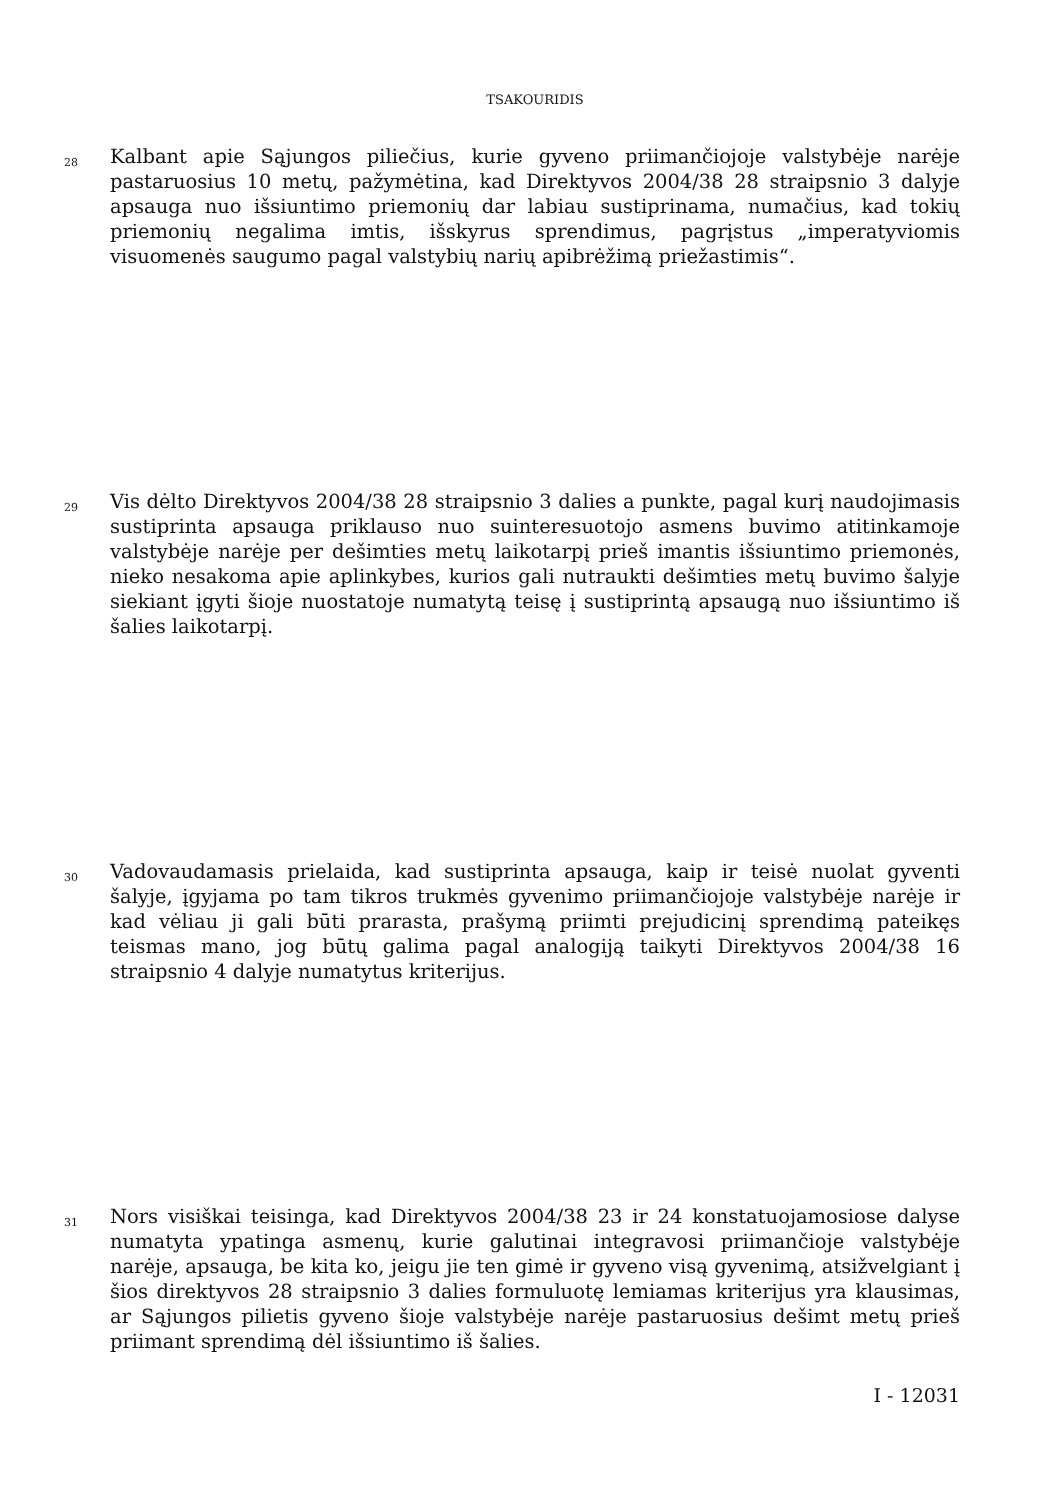TSAKOURIDIS
28
Kalbant apie Sąjungos piliečius, kurie gyveno priimančiojoje valstybėje narėje pastaruosius 10 metų, pažymėtina, kad Direktyvos 2004/38 28 straipsnio 3 dalyje apsauga nuo išsiuntimo priemonių dar labiau sustiprinama, numačius, kad tokių priemonių negalima imtis, išskyrus sprendimus, pagrįstus „imperatyviomis visuomenės saugumo pagal valstybių narių apibrėžimą priežastimis“.
29
Vis dėlto Direktyvos 2004/38 28 straipsnio 3 dalies a punkte, pagal kurį naudojimasis sustiprinta apsauga priklauso nuo suinteresuotojo asmens buvimo atitinkamoje valstybėje narėje per dešimties metų laikotarpį prieš imantis išsiuntimo priemonės, nieko nesakoma apie aplinkybes, kurios gali nutraukti dešimties metų buvimo šalyje siekiant įgyti šioje nuostatoje numatytą teisę į sustiprintą apsaugą nuo išsiuntimo iš šalies laikotarpį.
30
Vadovaudamasis prielaida, kad sustiprinta apsauga, kaip ir teisė nuolat gyventi šalyje, įgyjama po tam tikros trukmės gyvenimo priimančiojoje valstybėje narėje ir kad vėliau ji gali būti prarasta, prašymą priimti prejudicinį sprendimą pateikęs teismas mano, jog būtų galima pagal analogiją taikyti Direktyvos 2004/38 16 straipsnio 4 dalyje numatytus kriterijus.
31
Nors visiškai teisinga, kad Direktyvos 2004/38 23 ir 24 konstatuojamosiose dalyse numatyta ypatinga asmenų, kurie galutinai integravosi priimančioje valstybėje narėje, apsauga, be kita ko, jeigu jie ten gimė ir gyveno visą gyvenimą, atsižvelgiant į šios direktyvos 28 straipsnio 3 dalies formuluotę lemiamas kriterijus yra klausimas, ar Sąjungos pilietis gyveno šioje valstybėje narėje pastaruosius dešimt metų prieš priimant sprendimą dėl išsiuntimo iš šalies.
I - 12031